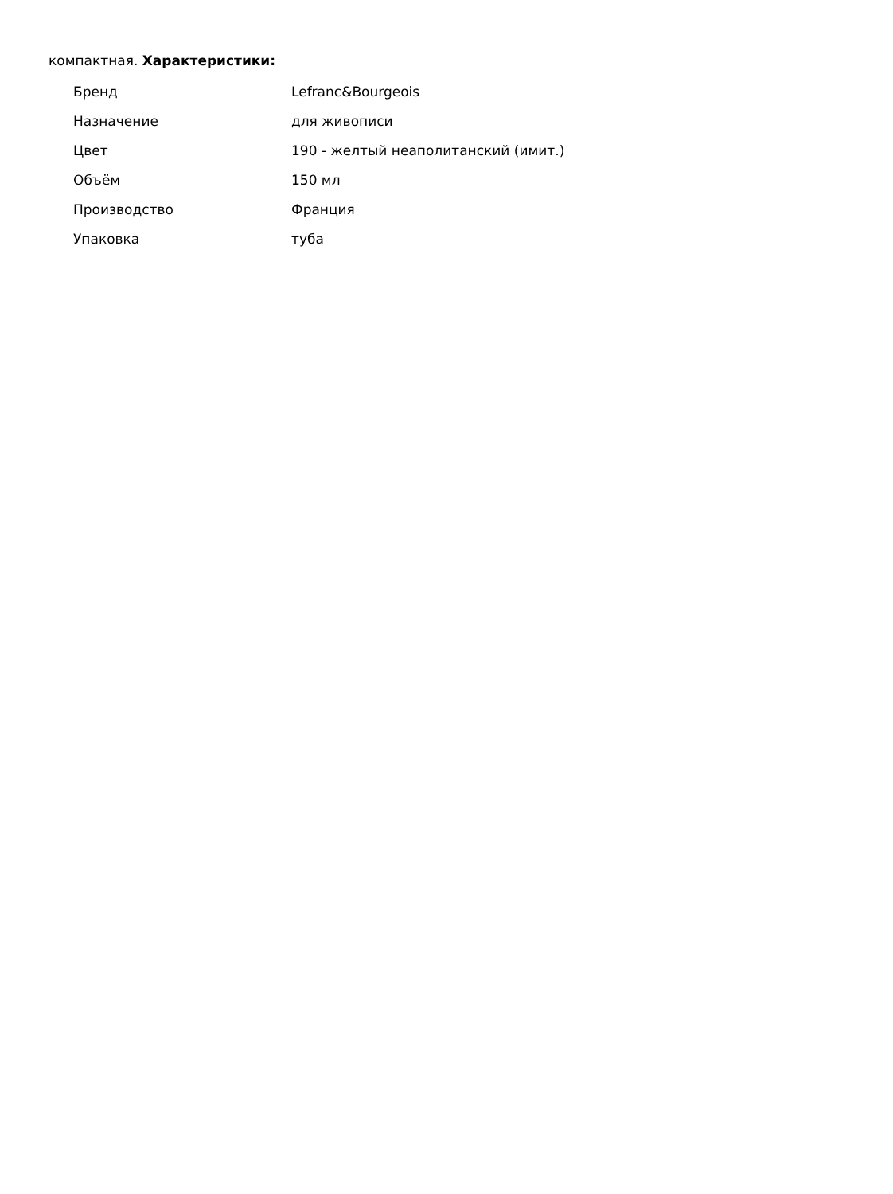компактная. Характеристики:
| Бренд | Lefranc&Bourgeois |
| Назначение | для живописи |
| Цвет | 190 - желтый неаполитанский (имит.) |
| Объём | 150 мл |
| Производство | Франция |
| Упаковка | туба |